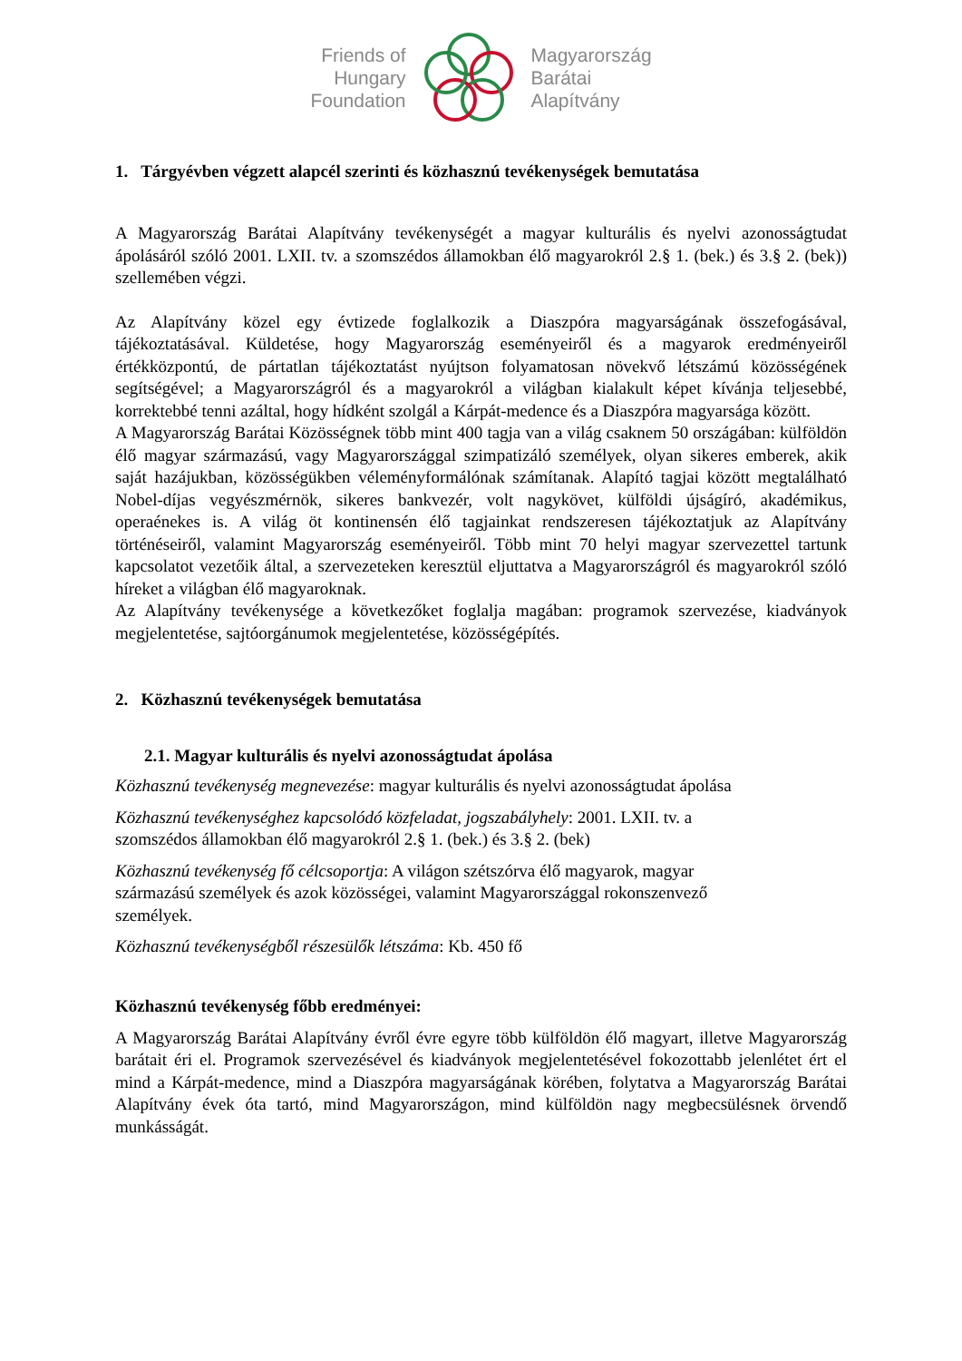Friends of
Hungary
Foundation
Magyarország
Barátai
Alapítvány
1. Tárgyévben végzett alapcél szerinti és közhasznú tevékenységek bemutatása
A Magyarország Barátai Alapítvány tevékenységét a magyar kulturális és nyelvi azonosságtudat ápolásáról szóló 2001. LXII. tv. a szomszédos államokban élő magyarokról 2.§ 1. (bek.) és 3.§ 2. (bek)) szellemében végzi.
Az Alapítvány közel egy évtizede foglalkozik a Diaszpóra magyarságának összefogásával, tájékoztatásával. Küldetése, hogy Magyarország eseményeiről és a magyarok eredményeiről értékközpontú, de pártatlan tájékoztatást nyújtson folyamatosan növekvő létszámú közösségének segítségével; a Magyarországról és a magyarokról a világban kialakult képet kívánja teljesebbé, korrektebbé tenni azáltal, hogy hídként szolgál a Kárpát-medence és a Diaszpóra magyarsága között.
A Magyarország Barátai Közösségnek több mint 400 tagja van a világ csaknem 50 országában: külföldön élő magyar származású, vagy Magyarországgal szimpatizáló személyek, olyan sikeres emberek, akik saját hazájukban, közösségükben véleményformálónak számítanak. Alapító tagjai között megtalálható Nobel-díjas vegyészmérnök, sikeres bankvezér, volt nagykövet, külföldi újságíró, akadémikus, operaénekes is. A világ öt kontinensén élő tagjainkat rendszeresen tájékoztatjuk az Alapítvány történéseiről, valamint Magyarország eseményeiről. Több mint 70 helyi magyar szervezettel tartunk kapcsolatot vezetőik által, a szervezeteken keresztül eljuttatva a Magyarországról és magyarokról szóló híreket a világban élő magyaroknak.
Az Alapítvány tevékenysége a következőket foglalja magában: programok szervezése, kiadványok megjelentetése, sajtóorgánumok megjelentetése, közösségépítés.
2. Közhasznú tevékenységek bemutatása
2.1. Magyar kulturális és nyelvi azonosságtudat ápolása
Közhasznú tevékenység megnevezése: magyar kulturális és nyelvi azonosságtudat ápolása
Közhasznú tevékenységhez kapcsolódó közfeladat, jogszabályhely: 2001. LXII. tv. a
szomszédos államokban élő magyarokról 2.§ 1. (bek.) és 3.§ 2. (bek)
Közhasznú tevékenység fő célcsoportja: A világon szétszórva élő magyarok, magyar
származású személyek és azok közösségei, valamint Magyarországgal rokonszenvező
személyek.
Közhasznú tevékenységből részesülők létszáma: Kb. 450 fő
Közhasznú tevékenység főbb eredményei:
A Magyarország Barátai Alapítvány évről évre egyre több külföldön élő magyart, illetve Magyarország barátait éri el. Programok szervezésével és kiadványok megjelentetésével fokozottabb jelenlétet ért el mind a Kárpát-medence, mind a Diaszpóra magyarságának körében, folytatva a Magyarország Barátai Alapítvány évek óta tartó, mind Magyarországon, mind külföldön nagy megbecsülésnek örvendő munkásságát.